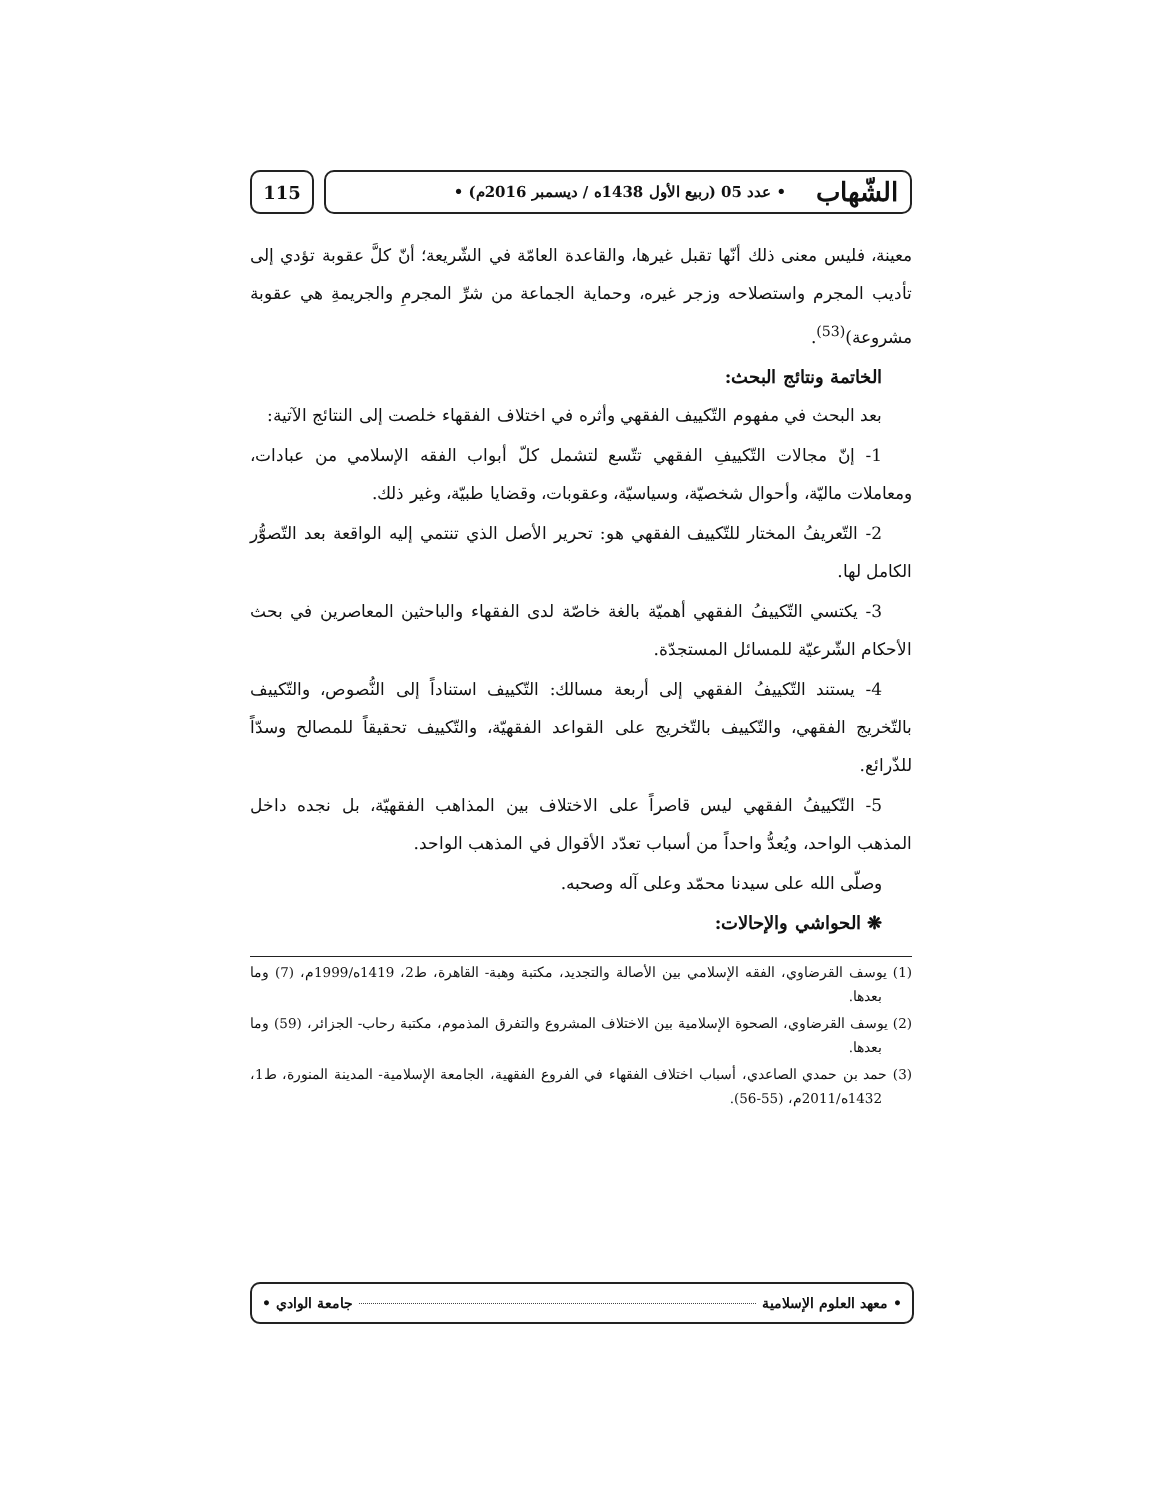الشّهاب • عدد 05 (ربيع الأول 1438ه / ديسمبر 2016م) •
115
معينة، فليس معنى ذلك أنّها تقبل غيرها، والقاعدة العامّة في الشّريعة؛ أنّ كلَّ عقوبة تؤدي إلى تأديب المجرم واستصلاحه وزجر غيره، وحماية الجماعة من شرِّ المجرمِ والجريمةِ هي عقوبة مشروعة)<sup>(53)</sup>.
الخاتمة ونتائج البحث:
بعد البحث في مفهوم التّكييف الفقهي وأثره في اختلاف الفقهاء خلصت إلى النتائج الآتية:
1- إنّ مجالات التّكييفِ الفقهي تتّسع لتشمل كلّ أبواب الفقه الإسلامي من عبادات، ومعاملات ماليّة، وأحوال شخصيّة، وسياسيّة، وعقوبات، وقضايا طبيّة، وغير ذلك.
2- التّعريفُ المختار للتّكييف الفقهي هو: تحرير الأصل الذي تنتمي إليه الواقعة بعد التّصوُّر الكامل لها.
3- يكتسي التّكييفُ الفقهي أهميّة بالغة خاصّة لدى الفقهاء والباحثين المعاصرين في بحث الأحكام الشّرعيّة للمسائل المستجدّة.
4- يستند التّكييفُ الفقهي إلى أربعة مسالك: التّكييف استناداً إلى النُّصوص، والتّكييف بالتّخريج الفقهي، والتّكييف بالتّخريج على القواعد الفقهيّة، والتّكييف تحقيقاً للمصالح وسدّاً للذّرائع.
5- التّكييفُ الفقهي ليس قاصراً على الاختلاف بين المذاهب الفقهيّة، بل نجده داخل المذهب الواحد، ويُعدُّ واحداً من أسباب تعدّد الأقوال في المذهب الواحد.
وصلّى الله على سيدنا محمّد وعلى آله وصحبه.
❋ الحواشي والإحالات:
(1) يوسف القرضاوي، الفقه الإسلامي بين الأصالة والتجديد، مكتبة وهبة- القاهرة، ط2، 1419ه/1999م، (7) وما بعدها.
(2) يوسف القرضاوي، الصحوة الإسلامية بين الاختلاف المشروع والتفرق المذموم، مكتبة رحاب- الجزائر، (59) وما بعدها.
(3) حمد بن حمدي الصاعدي، أسباب اختلاف الفقهاء في الفروع الفقهية، الجامعة الإسلامية- المدينة المنورة، ط1، 1432ه/2011م، (55-56).
• معهد العلوم الإسلامية جامعة الوادي •